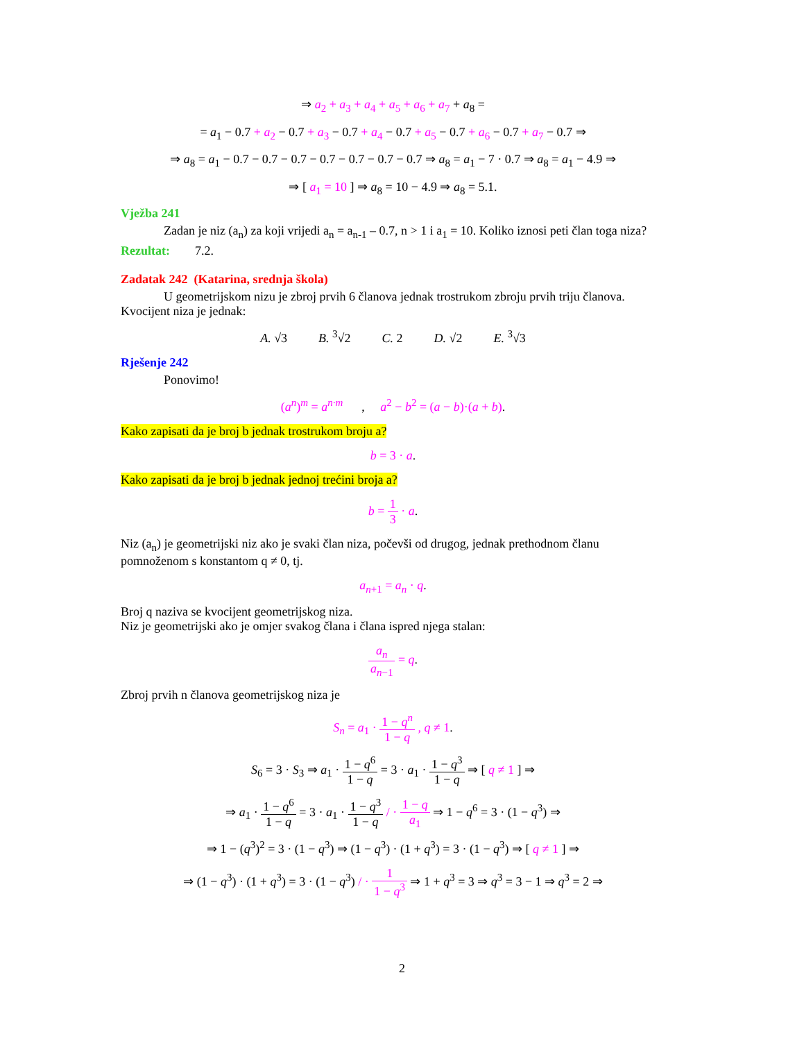⇒ a<sub>2</sub> + a<sub>3</sub> + a<sub>4</sub> + a<sub>5</sub> + a<sub>6</sub> + a<sub>7</sub> + a<sub>8</sub> =
= a<sub>1</sub> − 0.7 + a<sub>2</sub> − 0.7 + a<sub>3</sub> − 0.7 + a<sub>4</sub> − 0.7 + a<sub>5</sub> − 0.7 + a<sub>6</sub> − 0.7 + a<sub>7</sub> − 0.7 ⇒
⇒ a<sub>8</sub> = a<sub>1</sub> − 0.7 − 0.7 − 0.7 − 0.7 − 0.7 − 0.7 − 0.7 ⇒ a<sub>8</sub> = a<sub>1</sub> − 7 · 0.7 ⇒ a<sub>8</sub> = a<sub>1</sub> − 4.9 ⇒
⇒ [ a<sub>1</sub> = 10 ] ⇒ a<sub>8</sub> = 10 − 4.9 ⇒ a<sub>8</sub> = 5.1.
Vježba 241
Zadan je niz (a<sub>n</sub>) za koji vrijedi a<sub>n</sub> = a<sub>n-1</sub> – 0.7, n > 1 i a<sub>1</sub> = 10. Koliko iznosi peti član toga niza?
Rezultat: 7.2.
Zadatak 242 (Katarina, srednja škola)
U geometrijskom nizu je zbroj prvih 6 članova jednak trostrukom zbroju prvih triju članova. Kvocijent niza je jednak:
A. √3 B. <sup>3</sup>√2 C. 2 D. √2 E. <sup>3</sup>√3
Rješenje 242
Ponovimo!
(a<sup>n</sup>)<sup>m</sup> = a<sup>n·m</sup> , a<sup>2</sup> − b<sup>2</sup> = (a − b)·(a + b).
Kako zapisati da je broj b jednak trostrukom broju a?
b = 3 · a.
Kako zapisati da je broj b jednak jednoj trećini broja a?
b = 1 3 · a.
Niz (a<sub>n</sub>) je geometrijski niz ako je svaki član niza, počevši od drugog, jednak prethodnom članu pomnoženom s konstantom q ≠ 0, tj.
a<sub>n+1</sub> = a<sub>n</sub> · q.
Broj q naziva se kvocijent geometrijskog niza.
Niz je geometrijski ako je omjer svakog člana i člana ispred njega stalan:
a<sub>n</sub> a<sub>n−1</sub> = q.
Zbroj prvih n članova geometrijskog niza je
S<sub>n</sub> = a<sub>1</sub> · 1 − q<sup>n</sup> 1 − q , q ≠ 1.
S<sub>6</sub> = 3 · S<sub>3</sub> ⇒ a<sub>1</sub> · 1 − q<sup>6</sup> 1 − q = 3 · a<sub>1</sub> · 1 − q<sup>3</sup> 1 − q ⇒ [ q ≠ 1 ] ⇒
⇒ a<sub>1</sub> · 1 − q<sup>6</sup> 1 − q = 3 · a<sub>1</sub> · 1 − q<sup>3</sup> 1 − q / · 1 − q a<sub>1</sub> ⇒ 1 − q<sup>6</sup> = 3 · (1 − q<sup>3</sup>) ⇒
⇒ 1 − (q<sup>3</sup>)<sup>2</sup> = 3 · (1 − q<sup>3</sup>) ⇒ (1 − q<sup>3</sup>) · (1 + q<sup>3</sup>) = 3 · (1 − q<sup>3</sup>) ⇒ [ q ≠ 1 ] ⇒
⇒ (1 − q<sup>3</sup>) · (1 + q<sup>3</sup>) = 3 · (1 − q<sup>3</sup>) / · 1 1 − q<sup>3</sup> ⇒ 1 + q<sup>3</sup> = 3 ⇒ q<sup>3</sup> = 3 − 1 ⇒ q<sup>3</sup> = 2 ⇒
2